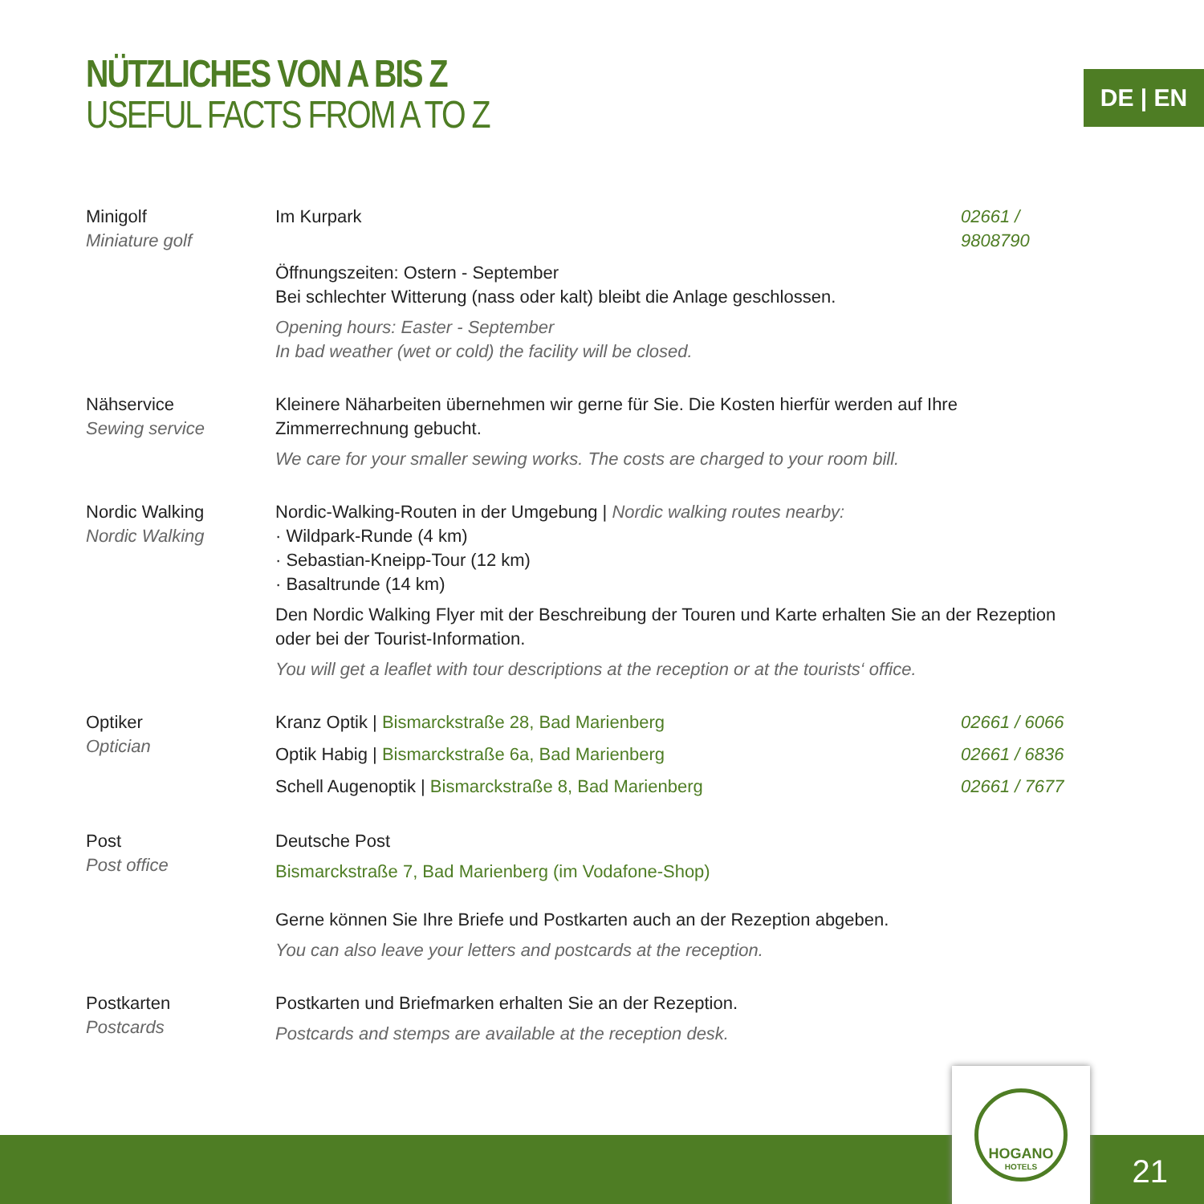NÜTZLICHES VON A BIS Z
USEFUL FACTS FROM A TO Z
DE | EN
Minigolf
Miniature golf
Im Kurpark 02661 / 9808790
Öffnungszeiten: Ostern - September
Bei schlechter Witterung (nass oder kalt) bleibt die Anlage geschlossen.
Opening hours: Easter - September
In bad weather (wet or cold) the facility will be closed.
Nähservice
Sewing service
Kleinere Näharbeiten übernehmen wir gerne für Sie. Die Kosten hierfür werden auf Ihre Zimmerrechnung gebucht.
We care for your smaller sewing works. The costs are charged to your room bill.
Nordic Walking
Nordic Walking
Nordic-Walking-Routen in der Umgebung | Nordic walking routes nearby:
· Wildpark-Runde (4 km)
· Sebastian-Kneipp-Tour (12 km)
· Basaltrunde (14 km)
Den Nordic Walking Flyer mit der Beschreibung der Touren und Karte erhalten Sie an der Rezeption oder bei der Tourist-Information.
You will get a leaflet with tour descriptions at the reception or at the tourists‘ office.
Optiker
Optician
Kranz Optik | Bismarckstraße 28, Bad Marienberg 02661 / 6066
Optik Habig | Bismarckstraße 6a, Bad Marienberg 02661 / 6836
Schell Augenoptik | Bismarckstraße 8, Bad Marienberg 02661 / 7677
Post
Post office
Deutsche Post
Bismarckstraße 7, Bad Marienberg (im Vodafone-Shop)
Gerne können Sie Ihre Briefe und Postkarten auch an der Rezeption abgeben.
You can also leave your letters and postcards at the reception.
Postkarten
Postcards
Postkarten und Briefmarken erhalten Sie an der Rezeption.
Postcards and stemps are available at the reception desk.
HOGANO
HOTELS
21